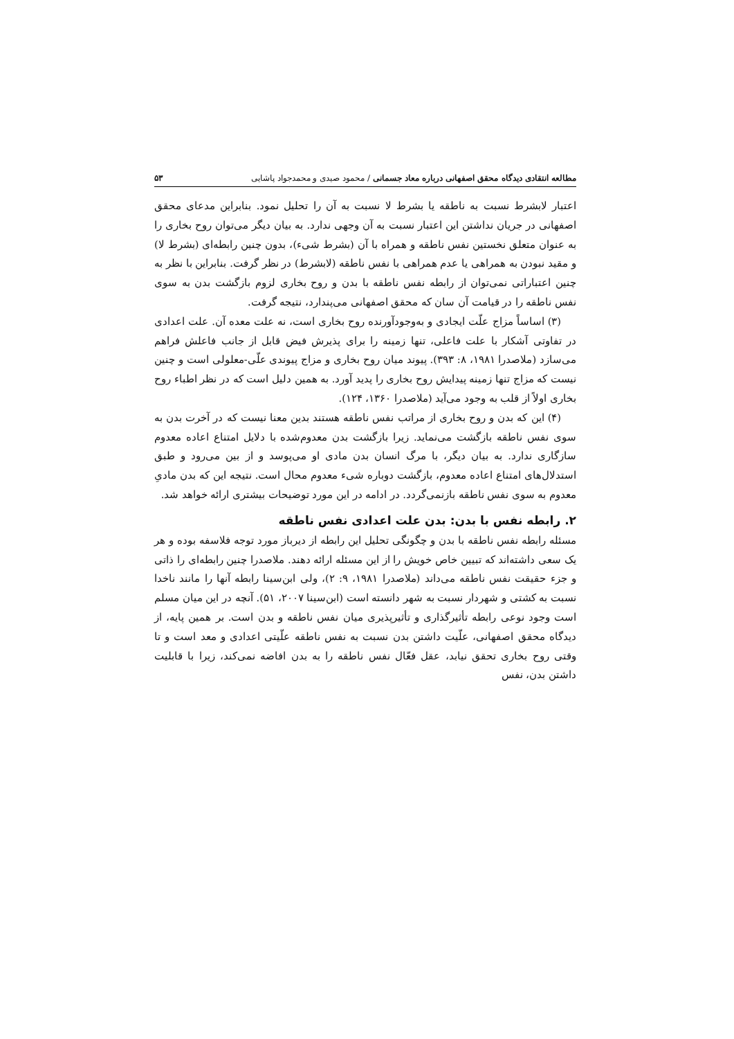مطالعه انتقادی دیدگاه محقق اصفهانی درباره معاد جسمانی / محمود صیدی و محمدجواد پاشایی ۵۳
اعتبار لابشرط نسبت به ناطقه یا بشرط لا نسبت به آن را تحلیل نمود. بنابراین مدعای محقق اصفهانی در جریان نداشتن این اعتبار نسبت به آن وجهی ندارد. به بیان دیگر می‌توان روح بخاری را به عنوان متعلق نخستین نفس ناطقه و همراه با آن (بشرط شیء)، بدون چنین رابطه‌ای (بشرط لا) و مقید نبودن به همراهی یا عدم همراهی با نفس ناطقه (لابشرط) در نظر گرفت. بنابراین با نظر به چنین اعتباراتی نمی‌توان از رابطه نفس ناطقه با بدن و روح بخاری لزوم بازگشت بدن به سوی نفس ناطقه را در قیامت آن سان که محقق اصفهانی می‌پندارد، نتیجه گرفت.
(۳) اساساً مزاج علّت ایجادی و به‌وجودآورنده روح بخاری است، نه علت معده آن. علت اعدادی در تفاوتی آشکار با علت فاعلی، تنها زمینه را برای پذیرش فیض قابل از جانب فاعلش فراهم می‌سازد (ملاصدرا ۱۹۸۱، ۸: ۳۹۳). پیوند میان روح بخاری و مزاج پیوندی علّی-معلولی است و چنین نیست که مزاج تنها زمینه پیدایش روح بخاری را پدید آورد. به همین دلیل است که در نظر اطباء روح بخاری اولاً از قلب به وجود می‌آید (ملاصدرا ۱۳۶۰، ۱۲۴).
(۴) این که بدن و روح بخاری از مراتب نفس ناطقه هستند بدین معنا نیست که در آخرت بدن به سوی نفس ناطقه بازگشت می‌نماید. زیرا بازگشت بدن معدوم‌شده با دلایل امتناع اعاده معدوم سازگاری ندارد. به بیان دیگر، با مرگ انسان بدن مادی او می‌پوسد و از بین می‌رود و طبق استدلال‌های امتناع اعاده معدوم، بازگشت دوباره شیء معدوم محال است. نتیجه این که بدن مادیِ معدوم به سوی نفس ناطقه بازنمی‌گردد. در ادامه در این مورد توضیحات بیشتری ارائه خواهد شد.
۲. رابطه نفس با بدن: بدن علت اعدادی نفس ناطقه
مسئله رابطه نفس ناطقه با بدن و چگونگی تحلیل این رابطه از دیرباز مورد توجه فلاسفه بوده و هر یک سعی داشته‌اند که تبیین خاص خویش را از این مسئله ارائه دهند. ملاصدرا چنین رابطه‌ای را ذاتی و جزء حقیقت نفس ناطقه می‌داند (ملاصدرا ۱۹۸۱، ۹: ۲)، ولی ابن‌سینا رابطه آنها را مانند ناخدا نسبت به کشتی و شهردار نسبت به شهر دانسته است (ابن‌سینا ۲۰۰۷، ۵۱). آنچه در این میان مسلم است وجود نوعی رابطه تأثیرگذاری و تأثیرپذیری میان نفس ناطقه و بدن است. بر همین پایه، از دیدگاه محقق اصفهانی، علّیت داشتن بدن نسبت به نفس ناطقه علّیتی اعدادی و معد است و تا وقتی روح بخاری تحقق نیابد، عقل فعّال نفس ناطقه را به بدن افاضه نمی‌کند، زیرا با قابلیت داشتن بدن، نفس